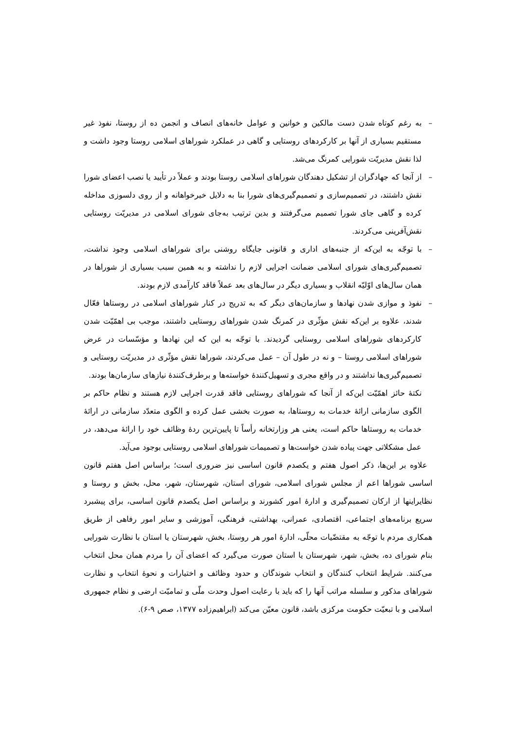– به رغم کوتاه شدن دست مالکین و خوانین و عوامل خانه‌های انصاف و انجمن ده از روستا، نفوذ غیر مستقیم بسیاری از آنها بر کارکردهای روستایی و گاهی در عملکرد شوراهای اسلامی روستا وجود داشت و لذا نقش مدیریّت شورایی کمرنگ می‌شد.
– از آنجا که جهادگران از تشکیل دهندگان شوراهای اسلامی روستا بودند و عملاً در تأیید یا نصب اعضای شورا نقش داشتند، در تصمیم‌سازی و تصمیم‌گیری‌های شورا بنا به دلایل خیرخواهانه و از روی دلسوزی مداخله کرده و گاهی جای شورا تصمیم می‌گرفتند و بدین ترتیب به‌جای شورای اسلامی در مدیریّت روستایی نقش‌آفرینی می‌کردند.
– با توجّه به این‌که از جنبه‌های اداری و قانونی جایگاه روشنی برای شوراهای اسلامی وجود نداشت، تصمیم‌گیری‌های شورای اسلامی ضمانت اجرایی لازم را نداشته و به همین سبب بسیاری از شوراها در همان سال‌های اوّلیّه انقلاب و بسیاری دیگر در سال‌های بعد عملاً فاقد کارآمدی لازم بودند.
– نفوذ و موازی شدن نهادها و سازمان‌های دیگر که به تدریج در کنار شوراهای اسلامی در روستاها فعّال شدند، علاوه بر این‌که نقش مؤثّری در کمرنگ شدن شوراهای روستایی داشتند، موجب بی اهمّیّت شدن کارکردهای شوراهای اسلامی روستایی گردیدند. با توجّه به این که این نهادها و مؤسّسات در عرض شوراهای اسلامی روستا – و نه در طول آن – عمل می‌کردند، شوراها نقش مؤثّری در مدیریّت روستایی و تصمیم‌گیری‌ها نداشتند و در واقع مجری و تسهیل‌کنندهٔ خواسته‌ها و برطرف‌کنندهٔ نیازهای سازمان‌ها بودند.
نکتهٔ حائز اهمّیّت این‌که از آنجا که شوراهای روستایی فاقد قدرت اجرایی لازم هستند و نظام حاکم بر الگوی سازمانی ارائهٔ خدمات به روستاها، به صورت بخشی عمل کرده و الگوی متعدّد سازمانی در ارائهٔ خدمات به روستاها حاکم است، یعنی هر وزارتخانه رأساً تا پایین‌ترین ردهٔ وظائف خود را ارائهٔ می‌دهد، در عمل مشکلاتی جهت پیاده شدن خواست‌ها و تصمیمات شوراهای اسلامی روستایی بوجود می‌آید.
علاوه بر این‌ها، ذکر اصول هفتم و یکصدم قانون اساسی نیز ضروری است؛ براساس اصل هفتم قانون اساسی شوراها اعم از مجلس شورای اسلامی، شورای استان، شهرستان، شهر، محل، بخش و روستا و نظایراینها از ارکان تصمیم‌گیری و ادارهٔ امور کشورند و براساس اصل یکصدم قانون اساسی، برای پیشبرد سریع برنامه‌های اجتماعی، اقتصادی، عمرانی، بهداشتی، فرهنگی، آموزشی و سایر امور رفاهی از طریق همکاری مردم با توجّه به مقتضّیات محلّی، ادارهٔ امور هر روستا، بخش، شهرستان یا استان با نظارت شورایی بنام شورای ده، بخش، شهر، شهرستان یا استان صورت می‌گیرد که اعضای آن را مردم همان محل انتخاب می‌کنند. شرایط انتخاب کنندگان و انتخاب شوندگان و حدود وظائف و اختیارات و نحوهٔ انتخاب و نظارت شوراهای مذکور و سلسله مراتب آنها را که باید با رعایت اصول وحدت ملّی و تمامیّت ارضی و نظام جمهوری اسلامی و با تبعیّت حکومت مرکزی باشد، قانون معیّن می‌کند (ابراهیم‌زاده ۱۳۷۷، صص ۹-۶).